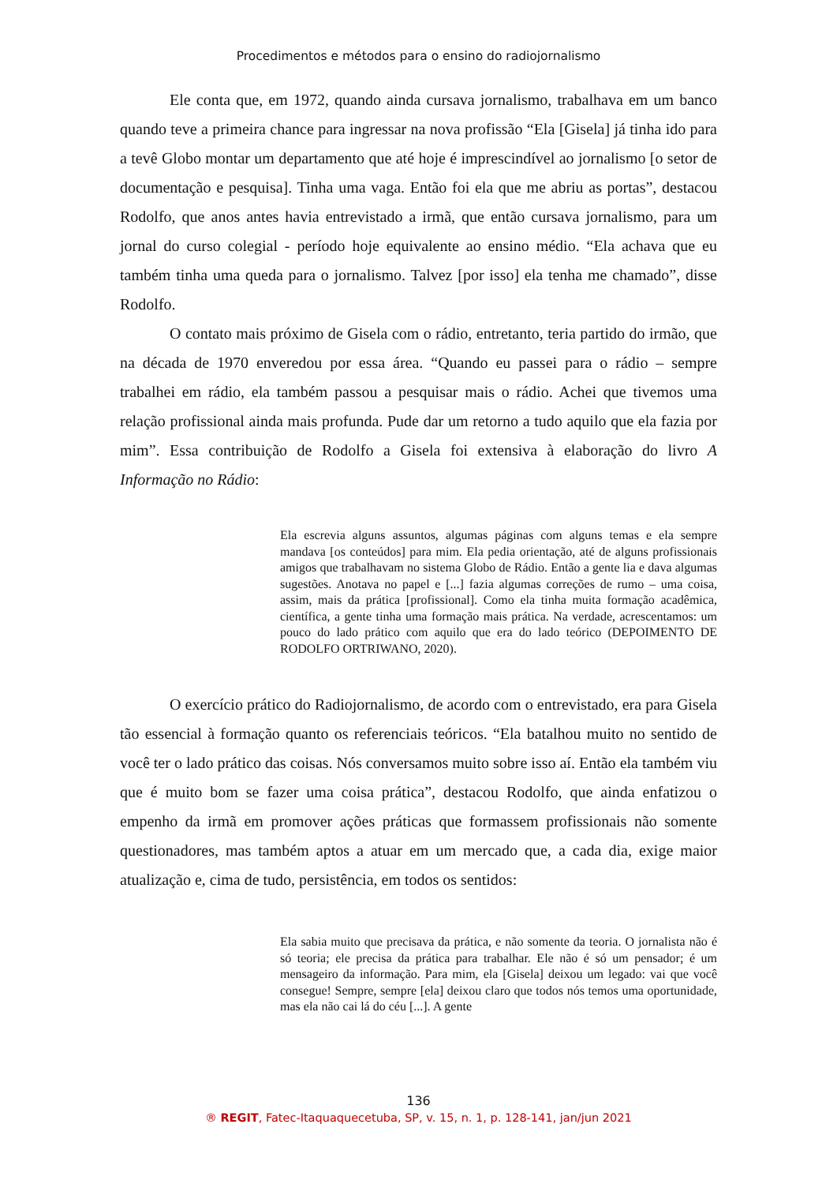Procedimentos e métodos para o ensino do radiojornalismo
Ele conta que, em 1972, quando ainda cursava jornalismo, trabalhava em um banco quando teve a primeira chance para ingressar na nova profissão “Ela [Gisela] já tinha ido para a tevê Globo montar um departamento que até hoje é imprescindível ao jornalismo [o setor de documentação e pesquisa]. Tinha uma vaga. Então foi ela que me abriu as portas”, destacou Rodolfo, que anos antes havia entrevistado a irmã, que então cursava jornalismo, para um jornal do curso colegial - período hoje equivalente ao ensino médio. “Ela achava que eu também tinha uma queda para o jornalismo. Talvez [por isso] ela tenha me chamado”, disse Rodolfo.
O contato mais próximo de Gisela com o rádio, entretanto, teria partido do irmão, que na década de 1970 enveredou por essa área. “Quando eu passei para o rádio – sempre trabalhei em rádio, ela também passou a pesquisar mais o rádio. Achei que tivemos uma relação profissional ainda mais profunda. Pude dar um retorno a tudo aquilo que ela fazia por mim”. Essa contribuição de Rodolfo a Gisela foi extensiva à elaboração do livro A Informação no Rádio:
Ela escrevia alguns assuntos, algumas páginas com alguns temas e ela sempre mandava [os conteúdos] para mim. Ela pedia orientação, até de alguns profissionais amigos que trabalhavam no sistema Globo de Rádio. Então a gente lia e dava algumas sugestões. Anotava no papel e [...] fazia algumas correções de rumo – uma coisa, assim, mais da prática [profissional]. Como ela tinha muita formação acadêmica, científica, a gente tinha uma formação mais prática. Na verdade, acrescentamos: um pouco do lado prático com aquilo que era do lado teórico (DEPOIMENTO DE RODOLFO ORTRIWANO, 2020).
O exercício prático do Radiojornalismo, de acordo com o entrevistado, era para Gisela tão essencial à formação quanto os referenciais teóricos. “Ela batalhou muito no sentido de você ter o lado prático das coisas. Nós conversamos muito sobre isso aí. Então ela também viu que é muito bom se fazer uma coisa prática”, destacou Rodolfo, que ainda enfatizou o empenho da irmã em promover ações práticas que formassem profissionais não somente questionadores, mas também aptos a atuar em um mercado que, a cada dia, exige maior atualização e, cima de tudo, persistência, em todos os sentidos:
Ela sabia muito que precisava da prática, e não somente da teoria. O jornalista não é só teoria; ele precisa da prática para trabalhar. Ele não é só um pensador; é um mensageiro da informação. Para mim, ela [Gisela] deixou um legado: vai que você consegue! Sempre, sempre [ela] deixou claro que todos nós temos uma oportunidade, mas ela não cai lá do céu [...]. A gente
136
® REGIT, Fatec-Itaquaquecetuba, SP, v. 15, n. 1, p. 128-141, jan/jun 2021